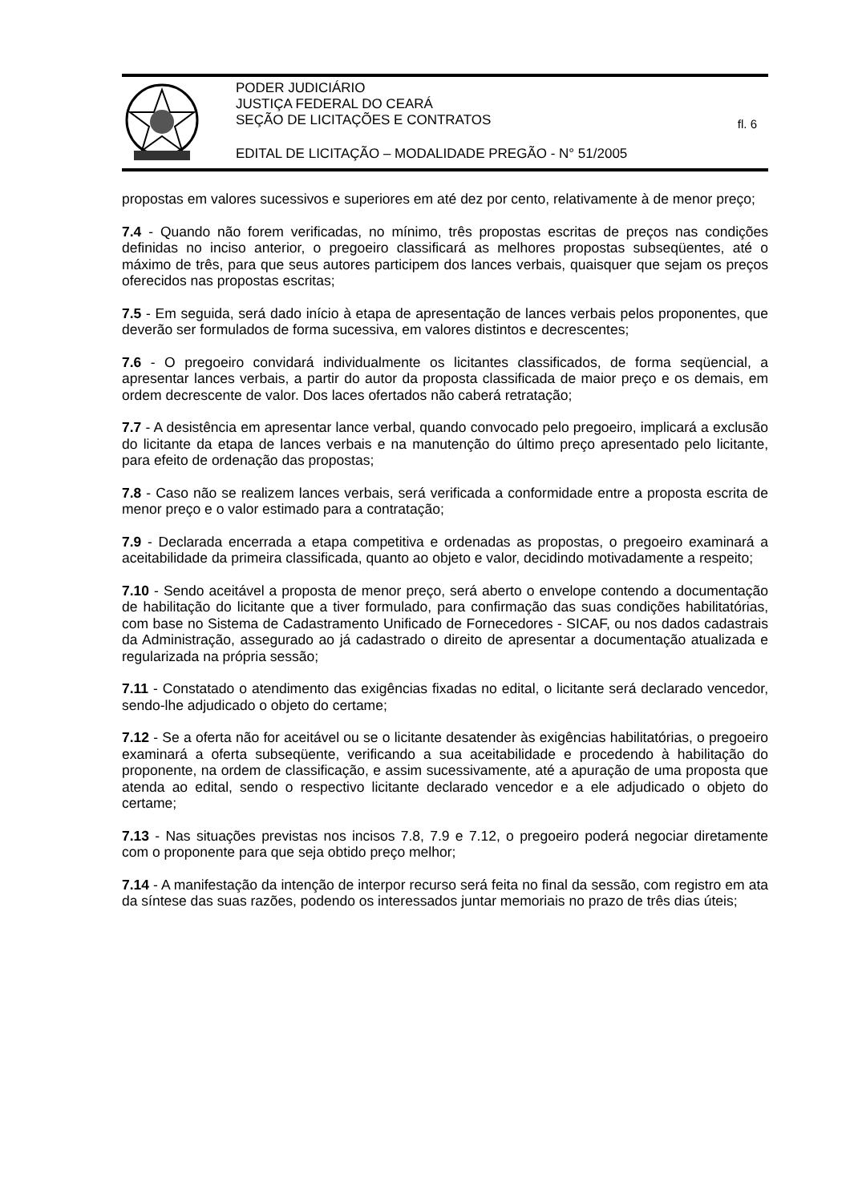PODER JUDICIÁRIO
JUSTIÇA FEDERAL DO CEARÁ
SEÇÃO DE LICITAÇÕES E CONTRATOS
EDITAL DE LICITAÇÃO – MODALIDADE PREGÃO - N° 51/2005
fl. 6
propostas em valores sucessivos e superiores em até dez por cento, relativamente à de menor preço;
7.4 - Quando não forem verificadas, no mínimo, três propostas escritas de preços nas condições definidas no inciso anterior, o pregoeiro classificará as melhores propostas subseqüentes, até o máximo de três, para que seus autores participem dos lances verbais, quaisquer que sejam os preços oferecidos nas propostas escritas;
7.5 - Em seguida, será dado início à etapa de apresentação de lances verbais pelos proponentes, que deverão ser formulados de forma sucessiva, em valores distintos e decrescentes;
7.6 - O pregoeiro convidará individualmente os licitantes classificados, de forma seqüencial, a apresentar lances verbais, a partir do autor da proposta classificada de maior preço e os demais, em ordem decrescente de valor. Dos laces ofertados não caberá retratação;
7.7 - A desistência em apresentar lance verbal, quando convocado pelo pregoeiro, implicará a exclusão do licitante da etapa de lances verbais e na manutenção do último preço apresentado pelo licitante, para efeito de ordenação das propostas;
7.8 - Caso não se realizem lances verbais, será verificada a conformidade entre a proposta escrita de menor preço e o valor estimado para a contratação;
7.9 - Declarada encerrada a etapa competitiva e ordenadas as propostas, o pregoeiro examinará a aceitabilidade da primeira classificada, quanto ao objeto e valor, decidindo motivadamente a respeito;
7.10 - Sendo aceitável a proposta de menor preço, será aberto o envelope contendo a documentação de habilitação do licitante que a tiver formulado, para confirmação das suas condições habilitatórias, com base no Sistema de Cadastramento Unificado de Fornecedores - SICAF, ou nos dados cadastrais da Administração, assegurado ao já cadastrado o direito de apresentar a documentação atualizada e regularizada na própria sessão;
7.11 - Constatado o atendimento das exigências fixadas no edital, o licitante será declarado vencedor, sendo-lhe adjudicado o objeto do certame;
7.12 - Se a oferta não for aceitável ou se o licitante desatender às exigências habilitatórias, o pregoeiro examinará a oferta subseqüente, verificando a sua aceitabilidade e procedendo à habilitação do proponente, na ordem de classificação, e assim sucessivamente, até a apuração de uma proposta que atenda ao edital, sendo o respectivo licitante declarado vencedor e a ele adjudicado o objeto do certame;
7.13 - Nas situações previstas nos incisos 7.8, 7.9 e 7.12, o pregoeiro poderá negociar diretamente com o proponente para que seja obtido preço melhor;
7.14 - A manifestação da intenção de interpor recurso será feita no final da sessão, com registro em ata da síntese das suas razões, podendo os interessados juntar memoriais no prazo de três dias úteis;